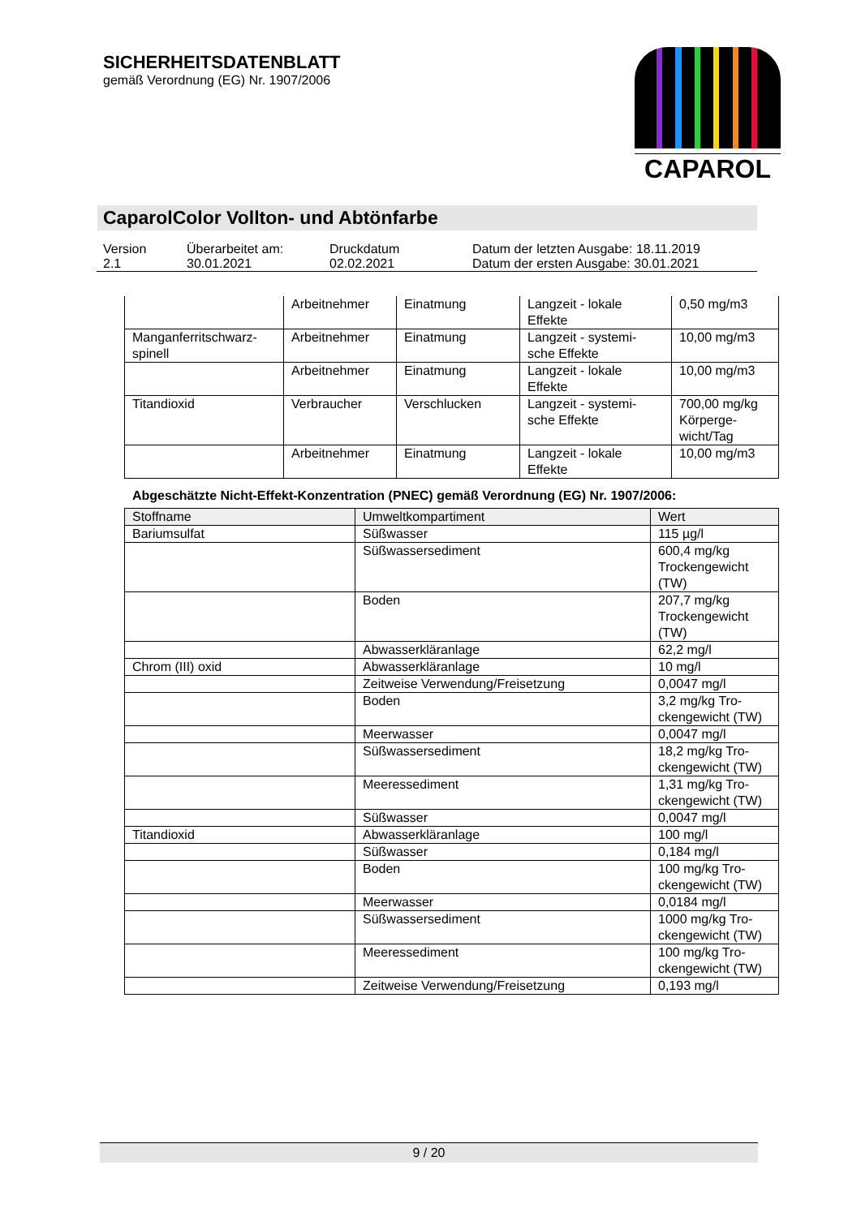SICHERHEITSDATENBLATT
gemäß Verordnung (EG) Nr. 1907/2006
CAPAROL
CaparolColor Vollton- und Abtönfarbe
| Version 2.1 | Überarbeitet am: 30.01.2021 | Druckdatum 02.02.2021 | Datum der letzten Ausgabe: 18.11.2019 Datum der ersten Ausgabe: 30.01.2021 |
| | Arbeitnehmer | Einatmung | Langzeit - lokale Effekte | 0,50 mg/m3 |
| Manganferritschwarz-spinell | Arbeitnehmer | Einatmung | Langzeit - systemi-sche Effekte | 10,00 mg/m3 |
| | Arbeitnehmer | Einatmung | Langzeit - lokale Effekte | 10,00 mg/m3 |
| Titandioxid | Verbraucher | Verschlucken | Langzeit - systemi-sche Effekte | 700,00 mg/kg Körperge-wicht/Tag |
| | Arbeitnehmer | Einatmung | Langzeit - lokale Effekte | 10,00 mg/m3 |
Abgeschätzte Nicht-Effekt-Konzentration (PNEC) gemäß Verordnung (EG) Nr. 1907/2006:
| Stoffname | Umweltkompartiment | Wert |
| --- | --- | --- |
| Bariumsulfat | Süßwasser | 115 µg/l |
| | Süßwassersediment | 600,4 mg/kg Trockengewicht (TW) |
| | Boden | 207,7 mg/kg Trockengewicht (TW) |
| | Abwasserkläranlage | 62,2 mg/l |
| Chrom (III) oxid | Abwasserkläranlage | 10 mg/l |
| | Zeitweise Verwendung/Freisetzung | 0,0047 mg/l |
| | Boden | 3,2 mg/kg Tro-ckengewicht (TW) |
| | Meerwasser | 0,0047 mg/l |
| | Süßwassersediment | 18,2 mg/kg Tro-ckengewicht (TW) |
| | Meeressediment | 1,31 mg/kg Tro-ckengewicht (TW) |
| | Süßwasser | 0,0047 mg/l |
| Titandioxid | Abwasserkläranlage | 100 mg/l |
| | Süßwasser | 0,184 mg/l |
| | Boden | 100 mg/kg Tro-ckengewicht (TW) |
| | Meerwasser | 0,0184 mg/l |
| | Süßwassersediment | 1000 mg/kg Tro-ckengewicht (TW) |
| | Meeressediment | 100 mg/kg Tro-ckengewicht (TW) |
| | Zeitweise Verwendung/Freisetzung | 0,193 mg/l |
9 / 20